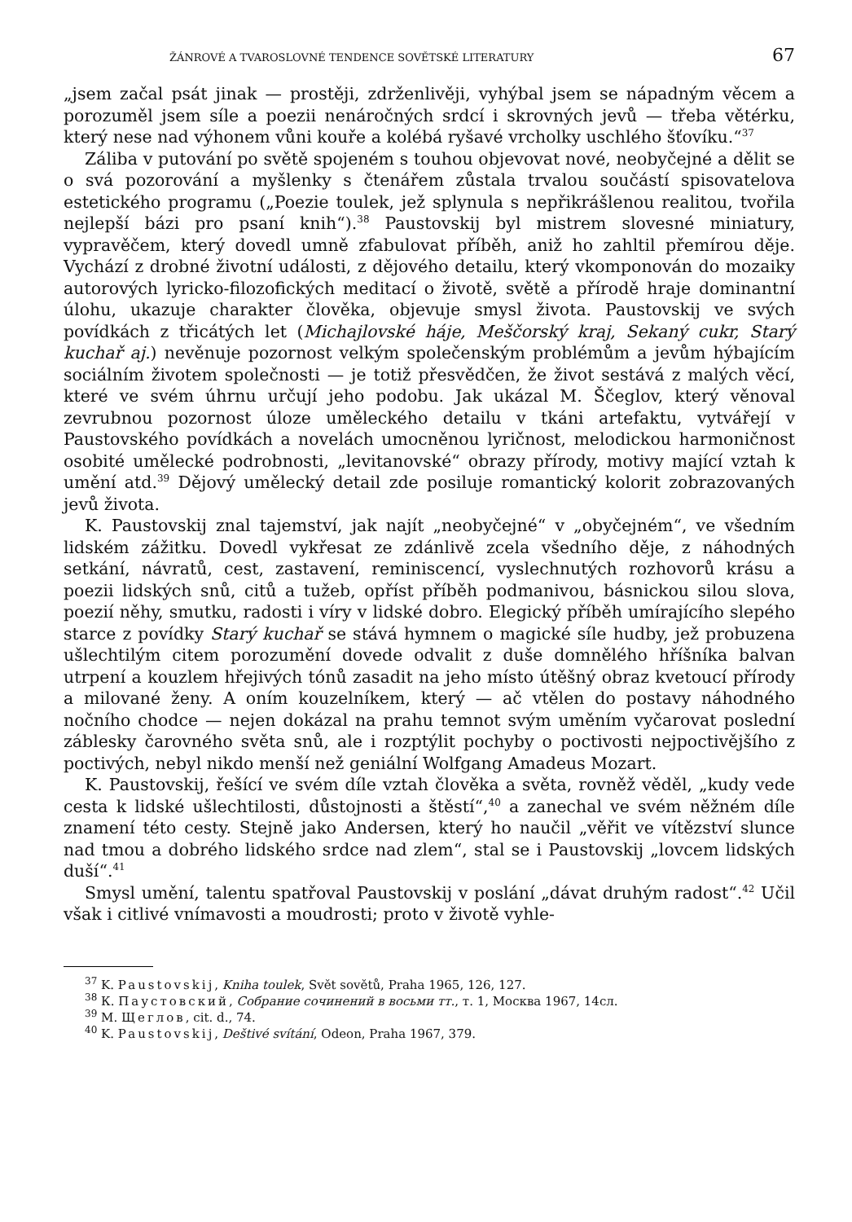ŽÁNROVÉ A TVAROSLOVNÉ TENDENCE SOVĚTSKÉ LITERATURY 67
„jsem začal psát jinak — prostěji, zdrženlivěji, vyhýbal jsem se nápadným věcem a porozuměl jsem síle a poezii nenáročných srdcí i skrovných jevů — třeba větérku, který nese nad výhonem vůni kouře a kolébá ryšavé vrcholky uschlého šťovíku.“<sup>37</sup>
Záliba v putování po světě spojeném s touhou objevovat nové, neobyčejné a dělit se o svá pozorování a myšlenky s čtenářem zůstala trvalou součástí spisovatelova estetického programu („Poezie toulek, jež splynula s nepřikrášlenou realitou, tvořila nejlepší bázi pro psaní knih“).<sup>38</sup> Paustovskij byl mistrem slovesné miniatury, vypravěčem, který dovedl umně zfabulovat příběh, aniž ho zahltil přemírou děje. Vychází z drobné životní události, z dějového detailu, který vkomponován do mozaiky autorových lyricko-filozofických meditací o životě, světě a přírodě hraje dominantní úlohu, ukazuje charakter člověka, objevuje smysl života. Paustovskij ve svých povídkách z třicátých let (Michajlovské háje, Meščorský kraj, Sekaný cukr, Starý kuchař aj.) nevěnuje pozornost velkým společenským problémům a jevům hýbajícím sociálním životem společnosti — je totiž přesvědčen, že život sestává z malých věcí, které ve svém úhrnu určují jeho podobu. Jak ukázal M. Ščeglov, který věnoval zevrubnou pozornost úloze uměleckého detailu v tkáni artefaktu, vytvářejí v Paustovského povídkách a novelách umocněnou lyričnost, melodickou harmoničnost osobité umělecké podrobnosti, „levitanovské“ obrazy přírody, motivy mající vztah k umění atd.<sup>39</sup> Dějový umělecký detail zde posiluje romantický kolorit zobrazovaných jevů života.
K. Paustovskij znal tajemství, jak najít „neobyčejné“ v „obyčejném“, ve všedním lidském zážitku. Dovedl vykřesat ze zdánlivě zcela všedního děje, z náhodných setkání, návratů, cest, zastavení, reminiscencí, vyslechnutých rozhovorů krásu a poezii lidských snů, citů a tužeb, opříst příběh podmanivou, básnickou silou slova, poezií něhy, smutku, radosti i víry v lidské dobro. Elegický příběh umírajícího slepého starce z povídky Starý kuchař se stává hymnem o magické síle hudby, jež probuzena ušlechtilým citem porozumění dovede odvalit z duše domnělého hříšníka balvan utrpení a kouzlem hřejivých tónů zasadit na jeho místo útěšný obraz kvetoucí přírody a milované ženy. A oním kouzelníkem, který — ač vtělen do postavy náhodného nočního chodce — nejen dokázal na prahu temnot svým uměním vyčarovat poslední záblesky čarovného světa snů, ale i rozptýlit pochyby o poctivosti nejpoctivějšího z poctivých, nebyl nikdo menší než geniální Wolfgang Amadeus Mozart.
K. Paustovskij, řešící ve svém díle vztah člověka a světa, rovněž věděl, „kudy vede cesta k lidské ušlechtilosti, důstojnosti a štěstí“,<sup>40</sup> a zanechal ve svém něžném díle znamení této cesty. Stejně jako Andersen, který ho naučil „věřit ve vítězství slunce nad tmou a dobrého lidského srdce nad zlem“, stal se i Paustovskij „lovcem lidských duší“.<sup>41</sup>
Smysl umění, talentu spatřoval Paustovskij v poslání „dávat druhým radost“.<sup>42</sup> Učil však i citlivé vnímavosti a moudrosti; proto v životě vyhle-
<sup>37</sup> K. Paustovskij, Kniha toulek, Svět sovětů, Praha 1965, 126, 127.
<sup>38</sup> К. Паустовский, Собрание сочинений в восьми тт., т. 1, Москва 1967, 14сл.
<sup>39</sup> М. Щеглов, cit. d., 74.
<sup>40</sup> K. Paustovskij, Deštivé svítání, Odeon, Praha 1967, 379.